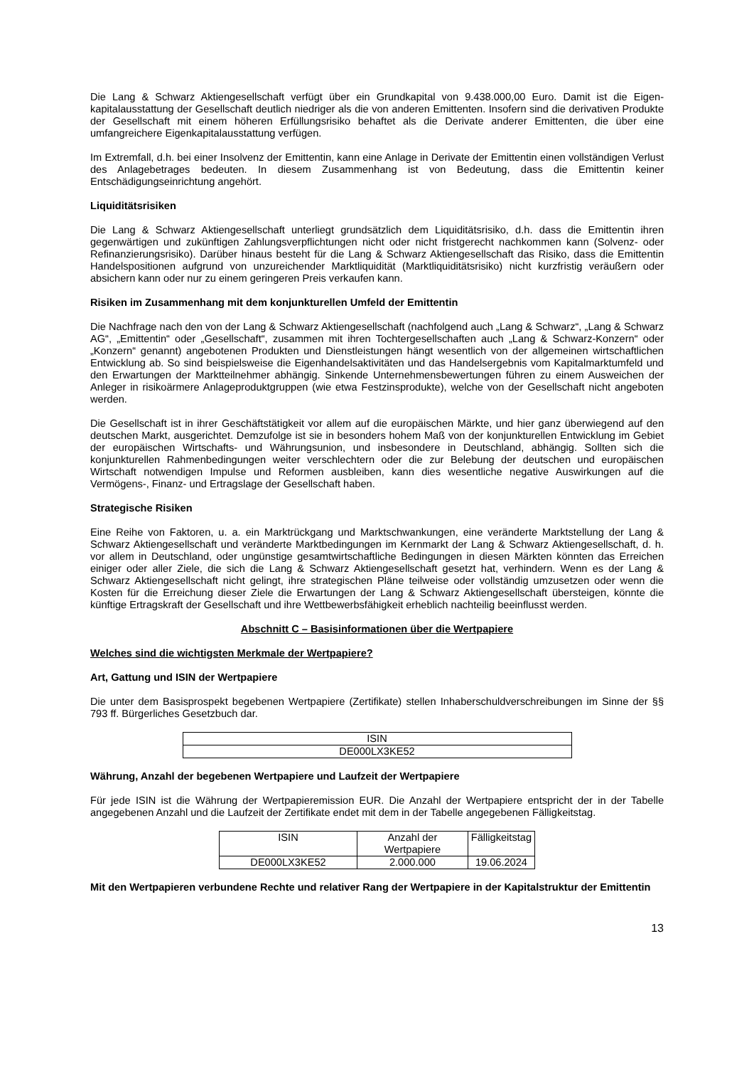Die Lang & Schwarz Aktiengesellschaft verfügt über ein Grundkapital von 9.438.000,00 Euro. Damit ist die Eigen-kapitalausstattung der Gesellschaft deutlich niedriger als die von anderen Emittenten. Insofern sind die derivativen Produkte der Gesellschaft mit einem höheren Erfüllungsrisiko behaftet als die Derivate anderer Emittenten, die über eine umfangreichere Eigenkapitalausstattung verfügen.
Im Extremfall, d.h. bei einer Insolvenz der Emittentin, kann eine Anlage in Derivate der Emittentin einen vollständigen Verlust des Anlagebetrages bedeuten. In diesem Zusammenhang ist von Bedeutung, dass die Emittentin keiner Entschädigungseinrichtung angehört.
Liquiditätsrisiken
Die Lang & Schwarz Aktiengesellschaft unterliegt grundsätzlich dem Liquiditätsrisiko, d.h. dass die Emittentin ihren gegenwärtigen und zukünftigen Zahlungsverpflichtungen nicht oder nicht fristgerecht nachkommen kann (Solvenz- oder Refinanzierungsrisiko). Darüber hinaus besteht für die Lang & Schwarz Aktiengesellschaft das Risiko, dass die Emittentin Handelspositionen aufgrund von unzureichender Marktliquidität (Marktliquiditätsrisiko) nicht kurzfristig veräußern oder absichern kann oder nur zu einem geringeren Preis verkaufen kann.
Risiken im Zusammenhang mit dem konjunkturellen Umfeld der Emittentin
Die Nachfrage nach den von der Lang & Schwarz Aktiengesellschaft (nachfolgend auch „Lang & Schwarz“, „Lang & Schwarz AG“, „Emittentin“ oder „Gesellschaft“, zusammen mit ihren Tochtergesellschaften auch „Lang & Schwarz-Konzern“ oder „Konzern“ genannt) angebotenen Produkten und Dienstleistungen hängt wesentlich von der allgemeinen wirtschaftlichen Entwicklung ab. So sind beispielsweise die Eigenhandelsaktivitäten und das Handelsergebnis vom Kapitalmarktumfeld und den Erwartungen der Marktteilnehmer abhängig. Sinkende Unternehmensbewertungen führen zu einem Ausweichen der Anleger in risikoärmere Anlageproduktgruppen (wie etwa Festzinsprodukte), welche von der Gesellschaft nicht angeboten werden.
Die Gesellschaft ist in ihrer Geschäftstätigkeit vor allem auf die europäischen Märkte, und hier ganz überwiegend auf den deutschen Markt, ausgerichtet. Demzufolge ist sie in besonders hohem Maß von der konjunkturellen Entwicklung im Gebiet der europäischen Wirtschafts- und Währungsunion, und insbesondere in Deutschland, abhängig. Sollten sich die konjunkturellen Rahmenbedingungen weiter verschlechtern oder die zur Belebung der deutschen und europäischen Wirtschaft notwendigen Impulse und Reformen ausbleiben, kann dies wesentliche negative Auswirkungen auf die Vermögens-, Finanz- und Ertragslage der Gesellschaft haben.
Strategische Risiken
Eine Reihe von Faktoren, u. a. ein Marktrückgang und Marktschwankungen, eine veränderte Marktstellung der Lang & Schwarz Aktiengesellschaft und veränderte Marktbedingungen im Kernmarkt der Lang & Schwarz Aktiengesellschaft, d. h. vor allem in Deutschland, oder ungünstige gesamtwirtschaftliche Bedingungen in diesen Märkten könnten das Erreichen einiger oder aller Ziele, die sich die Lang & Schwarz Aktiengesellschaft gesetzt hat, verhindern. Wenn es der Lang & Schwarz Aktiengesellschaft nicht gelingt, ihre strategischen Pläne teilweise oder vollständig umzusetzen oder wenn die Kosten für die Erreichung dieser Ziele die Erwartungen der Lang & Schwarz Aktiengesellschaft übersteigen, könnte die künftige Ertragskraft der Gesellschaft und ihre Wettbewerbsfähigkeit erheblich nachteilig beeinflusst werden.
Abschnitt C – Basisinformationen über die Wertpapiere
Welches sind die wichtigsten Merkmale der Wertpapiere?
Art, Gattung und ISIN der Wertpapiere
Die unter dem Basisprospekt begebenen Wertpapiere (Zertifikate) stellen Inhaberschuldverschreibungen im Sinne der §§ 793 ff. Bürgerliches Gesetzbuch dar.
| ISIN |
| DE000LX3KE52 |
Währung, Anzahl der begebenen Wertpapiere und Laufzeit der Wertpapiere
Für jede ISIN ist die Währung der Wertpapieremission EUR. Die Anzahl der Wertpapiere entspricht der in der Tabelle angegebenen Anzahl und die Laufzeit der Zertifikate endet mit dem in der Tabelle angegebenen Fälligkeitstag.
| ISIN | Anzahl der Wertpapiere | Fälligkeitstag |
| DE000LX3KE52 | 2.000.000 | 19.06.2024 |
Mit den Wertpapieren verbundene Rechte und relativer Rang der Wertpapiere in der Kapitalstruktur der Emittentin
13